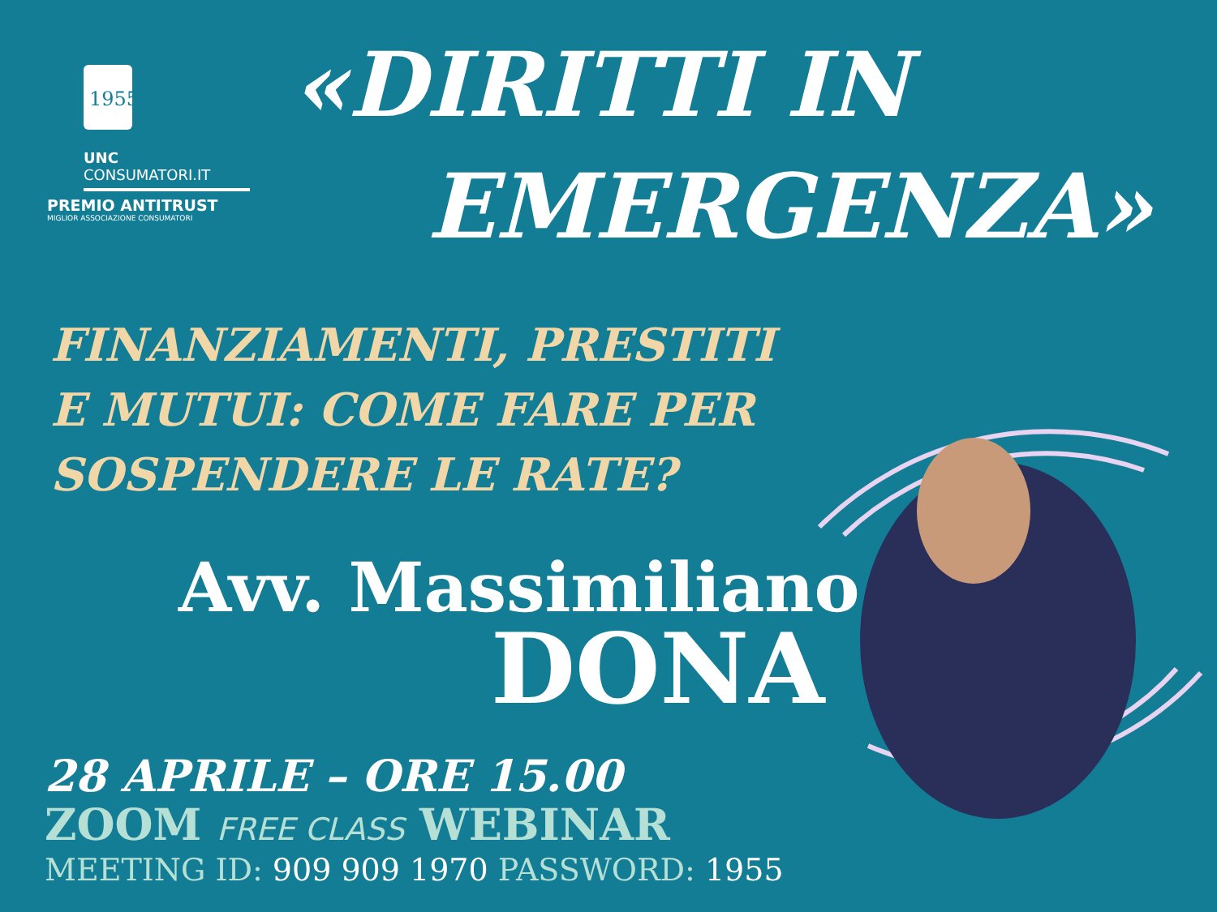1955
UNC
CONSUMATORI.IT
PREMIO ANTITRUST
MIGLIOR ASSOCIAZIONE CONSUMATORI
«DIRITTI IN
EMERGENZA»
FINANZIAMENTI, PRESTITI
E MUTUI: COME FARE PER
SOSPENDERE LE RATE?
Avv. Massimiliano
DONA
28 APRILE – ORE 15.00
ZOOM FREE CLASS WEBINAR
MEETING ID: 909 909 1970 PASSWORD: 1955